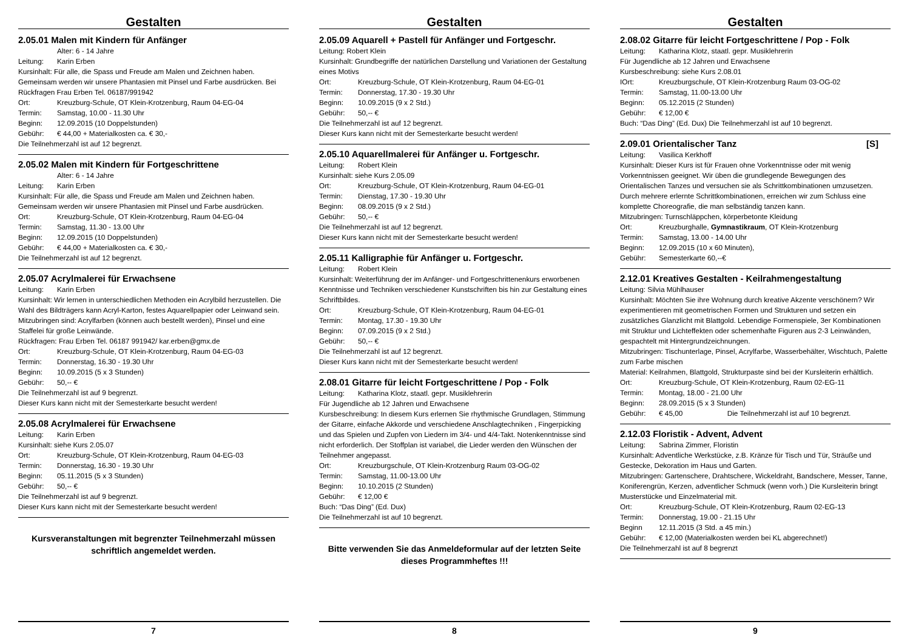Gestalten
2.05.01 Malen mit Kindern für Anfänger
Alter: 6 - 14 Jahre
Leitung: Karin Erben
Kursinhalt: Für alle, die Spass und Freude am Malen und Zeichnen haben. Gemeinsam werden wir unsere Phantasien mit Pinsel und Farbe ausdrücken. Bei Rückfragen Frau Erben Tel. 06187/991942
Ort: Kreuzburg-Schule, OT Klein-Krotzenburg, Raum 04-EG-04
Termin: Samstag, 10.00 - 11.30 Uhr
Beginn: 12.09.2015 (10 Doppelstunden)
Gebühr: € 44,00 + Materialkosten ca. € 30,-
Die Teilnehmerzahl ist auf 12 begrenzt.
2.05.02 Malen mit Kindern für Fortgeschrittene
Alter: 6 - 14 Jahre
Leitung: Karin Erben
Kursinhalt: Für alle, die Spass und Freude am Malen und Zeichnen haben. Gemeinsam werden wir unsere Phantasien mit Pinsel und Farbe ausdrücken.
Ort: Kreuzburg-Schule, OT Klein-Krotzenburg, Raum 04-EG-04
Termin: Samstag, 11.30 - 13.00 Uhr
Beginn: 12.09.2015 (10 Doppelstunden)
Gebühr: € 44,00 + Materialkosten ca. € 30,-
Die Teilnehmerzahl ist auf 12 begrenzt.
2.05.07 Acrylmalerei für Erwachsene
Leitung: Karin Erben
Kursinhalt: Wir lernen in unterschiedlichen Methoden ein Acrylbild herzustellen. Die Wahl des Bildträgers kann Acryl-Karton, festes Aquarellpapier oder Leinwand sein.
Mitzubringen sind: Acrylfarben (können auch bestellt werden), Pinsel und eine Staffelei für große Leinwände.
Rückfragen: Frau Erben Tel. 06187 991942/ kar.erben@gmx.de
Ort: Kreuzburg-Schule, OT Klein-Krotzenburg, Raum 04-EG-03
Termin: Donnerstag, 16.30 - 19.30 Uhr
Beginn: 10.09.2015 (5 x 3 Stunden)
Gebühr: 50,-- €
Die Teilnehmerzahl ist auf 9 begrenzt.
Dieser Kurs kann nicht mit der Semesterkarte besucht werden!
2.05.08 Acrylmalerei für Erwachsene
Leitung: Karin Erben
Kursinhalt: siehe Kurs 2.05.07
Ort: Kreuzburg-Schule, OT Klein-Krotzenburg, Raum 04-EG-03
Termin: Donnerstag, 16.30 - 19.30 Uhr
Beginn: 05.11.2015 (5 x 3 Stunden)
Gebühr: 50,-- €
Die Teilnehmerzahl ist auf 9 begrenzt.
Dieser Kurs kann nicht mit der Semesterkarte besucht werden!
Kursveranstaltungen mit begrenzter Teilnehmerzahl müssen schriftlich angemeldet werden.
7
Gestalten
2.05.09 Aquarell + Pastell für Anfänger und Fortgeschr.
Leitung: Robert Klein
Kursinhalt: Grundbegriffe der natürlichen Darstellung und Variationen der Gestaltung eines Motivs
Ort: Kreuzburg-Schule, OT Klein-Krotzenburg, Raum 04-EG-01
Termin: Donnerstag, 17.30 - 19.30 Uhr
Beginn: 10.09.2015 (9 x 2 Std.)
Gebühr: 50,-- €
Die Teilnehmerzahl ist auf 12 begrenzt.
Dieser Kurs kann nicht mit der Semesterkarte besucht werden!
2.05.10 Aquarellmalerei für Anfänger u. Fortgeschr.
Leitung: Robert Klein
Kursinhalt: siehe Kurs 2.05.09
Ort: Kreuzburg-Schule, OT Klein-Krotzenburg, Raum 04-EG-01
Termin: Dienstag, 17.30 - 19.30 Uhr
Beginn: 08.09.2015 (9 x 2 Std.)
Gebühr: 50,-- €
Die Teilnehmerzahl ist auf 12 begrenzt.
Dieser Kurs kann nicht mit der Semesterkarte besucht werden!
2.05.11 Kalligraphie für Anfänger u. Fortgeschr.
Leitung: Robert Klein
Kursinhalt: Weiterführung der im Anfänger- und Fortgeschrittenenkurs erworbenen Kenntnisse und Techniken verschiedener Kunstschriften bis hin zur Gestaltung eines Schriftbildes.
Ort: Kreuzburg-Schule, OT Klein-Krotzenburg, Raum 04-EG-01
Termin: Montag, 17.30 - 19.30 Uhr
Beginn: 07.09.2015 (9 x 2 Std.)
Gebühr: 50,-- €
Die Teilnehmerzahl ist auf 12 begrenzt.
Dieser Kurs kann nicht mit der Semesterkarte besucht werden!
2.08.01 Gitarre für leicht Fortgeschrittene / Pop - Folk
Leitung: Katharina Klotz, staatl. gepr. Musiklehrerin
Für Jugendliche ab 12 Jahren und Erwachsene
Kursbeschreibung: In diesem Kurs erlernen Sie rhythmische Grundlagen, Stimmung der Gitarre, einfache Akkorde und verschiedene Anschlagtechniken , Fingerpicking und das Spielen und Zupfen von Liedern im 3/4- und 4/4-Takt. Notenkenntnisse sind nicht erforderlich. Der Stoffplan ist variabel, die Lieder werden den Wünschen der Teilnehmer angepasst.
Ort: Kreuzburgschule, OT Klein-Krotzenburg Raum 03-OG-02
Termin: Samstag, 11.00-13.00 Uhr
Beginn: 10.10.2015 (2 Stunden)
Gebühr: € 12,00 €
Buch: “Das Ding” (Ed. Dux)
Die Teilnehmerzahl ist auf 10 begrenzt.
Bitte verwenden Sie das Anmeldeformular auf der letzten Seite dieses Programmheftes !!!
8
Gestalten
2.08.02 Gitarre für leicht Fortgeschrittene / Pop - Folk
Leitung: Katharina Klotz, staatl. gepr. Musiklehrerin
Für Jugendliche ab 12 Jahren und Erwachsene
Kursbeschreibung: siehe Kurs 2.08.01
IOrt: Kreuzburgschule, OT Klein-Krotzenburg Raum 03-OG-02
Termin: Samstag, 11.00-13.00 Uhr
Beginn: 05.12.2015 (2 Stunden)
Gebühr: € 12,00 €
Buch: “Das Ding” (Ed. Dux) Die Teilnehmerzahl ist auf 10 begrenzt.
2.09.01 Orientalischer Tanz [S]
Leitung: Vasilica Kerkhoff
Kursinhalt: Dieser Kurs ist für Frauen ohne Vorkenntnisse oder mit wenig Vorkenntnissen geeignet. Wir üben die grundlegende Bewegungen des Orientalischen Tanzes und versuchen sie als Schrittkombinationen umzusetzen. Durch mehrere erlernte Schrittkombinationen, erreichen wir zum Schluss eine komplette Choreografie, die man selbständig tanzen kann.
Mitzubringen: Turnschläppchen, körperbetonte Kleidung
Ort: Kreuzburghalle, Gymnastikraum, OT Klein-Krotzenburg
Termin: Samstag, 13.00 - 14.00 Uhr
Beginn: 12.09.2015 (10 x 60 Minuten),
Gebühr: Semesterkarte 60,--€
2.12.01 Kreatives Gestalten - Keilrahmengestaltung
Leitung: Silvia Mühlhauser
Kursinhalt: Möchten Sie ihre Wohnung durch kreative Akzente verschönern? Wir experimentieren mit geometrischen Formen und Strukturen und setzen ein zusätzliches Glanzlicht mit Blattgold. Lebendige Formenspiele, 3er Kombinationen mit Struktur und Lichteffekten oder schemenhafte Figuren aus 2-3 Leinwänden, gespachtelt mit Hintergrundzeichnungen.
Mitzubringen: Tischunterlage, Pinsel, Acrylfarbe, Wasserbehälter, Wischtuch, Palette zum Farbe mischen
Material: Keilrahmen, Blattgold, Strukturpaste sind bei der Kursleiterin erhältlich.
Ort: Kreuzburg-Schule, OT Klein-Krotzenburg, Raum 02-EG-11
Termin: Montag, 18.00 - 21.00 Uhr
Beginn: 28.09.2015 (5 x 3 Stunden)
Gebühr: € 45,00 Die Teilnehmerzahl ist auf 10 begrenzt.
2.12.03 Floristik - Advent, Advent
Leitung: Sabrina Zimmer, Floristin
Kursinhalt: Adventliche Werkstücke, z.B. Kränze für Tisch und Tür, Sträuße und Gestecke, Dekoration im Haus und Garten.
Mitzubringen: Gartenschere, Drahtschere, Wickeldraht, Bandschere, Messer, Tanne, Koniferengrün, Kerzen, adventlicher Schmuck (wenn vorh.) Die Kursleiterin bringt Musterstücke und Einzelmaterial mit.
Ort: Kreuzburg-Schule, OT Klein-Krotzenburg, Raum 02-EG-13
Termin: Donnerstag, 19.00 - 21.15 Uhr
Beginn 12.11.2015 (3 Std. a 45 min.)
Gebühr: € 12,00 (Materialkosten werden bei KL abgerechnet!)
Die Teilnehmerzahl ist auf 8 begrenzt
9